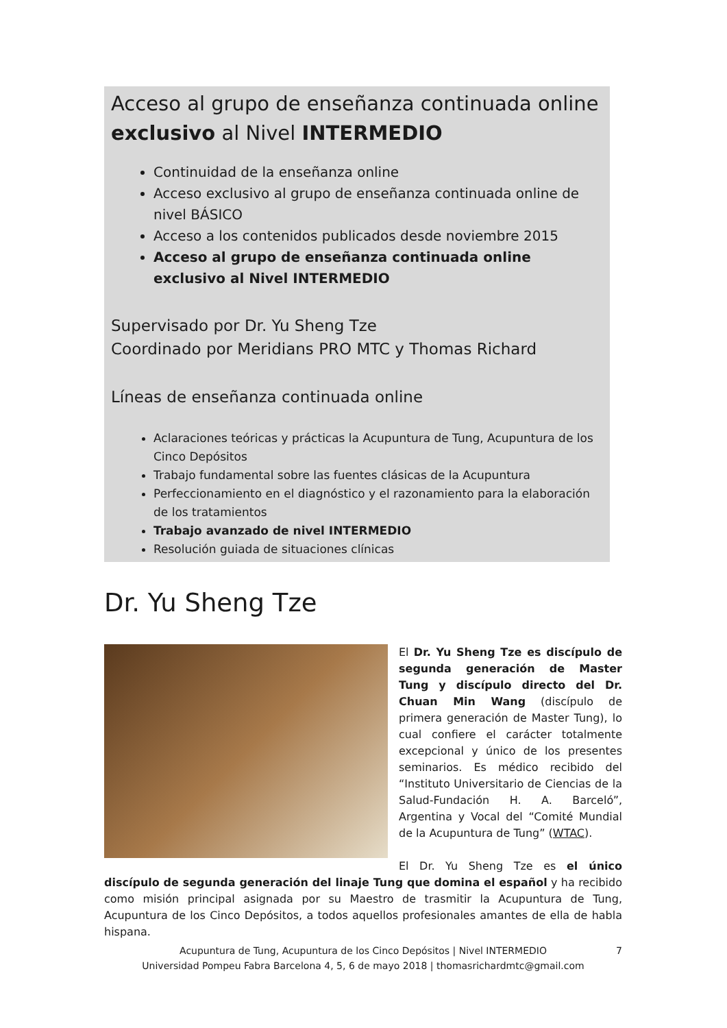Acceso al grupo de enseñanza continuada online exclusivo al Nivel INTERMEDIO
Continuidad de la enseñanza online
Acceso exclusivo al grupo de enseñanza continuada online de nivel BÁSICO
Acceso a los contenidos publicados desde noviembre 2015
Acceso al grupo de enseñanza continuada online exclusivo al Nivel INTERMEDIO
Supervisado por Dr. Yu Sheng Tze
Coordinado por Meridians PRO MTC y Thomas Richard
Líneas de enseñanza continuada online
Aclaraciones teóricas y prácticas la Acupuntura de Tung, Acupuntura de los Cinco Depósitos
Trabajo fundamental sobre las fuentes clásicas de la Acupuntura
Perfeccionamiento en el diagnóstico y el razonamiento para la elaboración de los tratamientos
Trabajo avanzado de nivel INTERMEDIO
Resolución guiada de situaciones clínicas
Dr. Yu Sheng Tze
El Dr. Yu Sheng Tze es discípulo de segunda generación de Master Tung y discípulo directo del Dr. Chuan Min Wang (discípulo de primera generación de Master Tung), lo cual confiere el carácter totalmente excepcional y único de los presentes seminarios. Es médico recibido del “Instituto Universitario de Ciencias de la Salud-Fundación H. A. Barceló”, Argentina y Vocal del “Comité Mundial de la Acupuntura de Tung” (WTAC).
El Dr. Yu Sheng Tze es el único discípulo de segunda generación del linaje Tung que domina el español y ha recibido como misión principal asignada por su Maestro de trasmitir la Acupuntura de Tung, Acupuntura de los Cinco Depósitos, a todos aquellos profesionales amantes de ella de habla hispana.
Acupuntura de Tung, Acupuntura de los Cinco Depósitos | Nivel INTERMEDIO
Universidad Pompeu Fabra Barcelona 4, 5, 6 de mayo 2018 | thomasrichardmtc@gmail.com
7